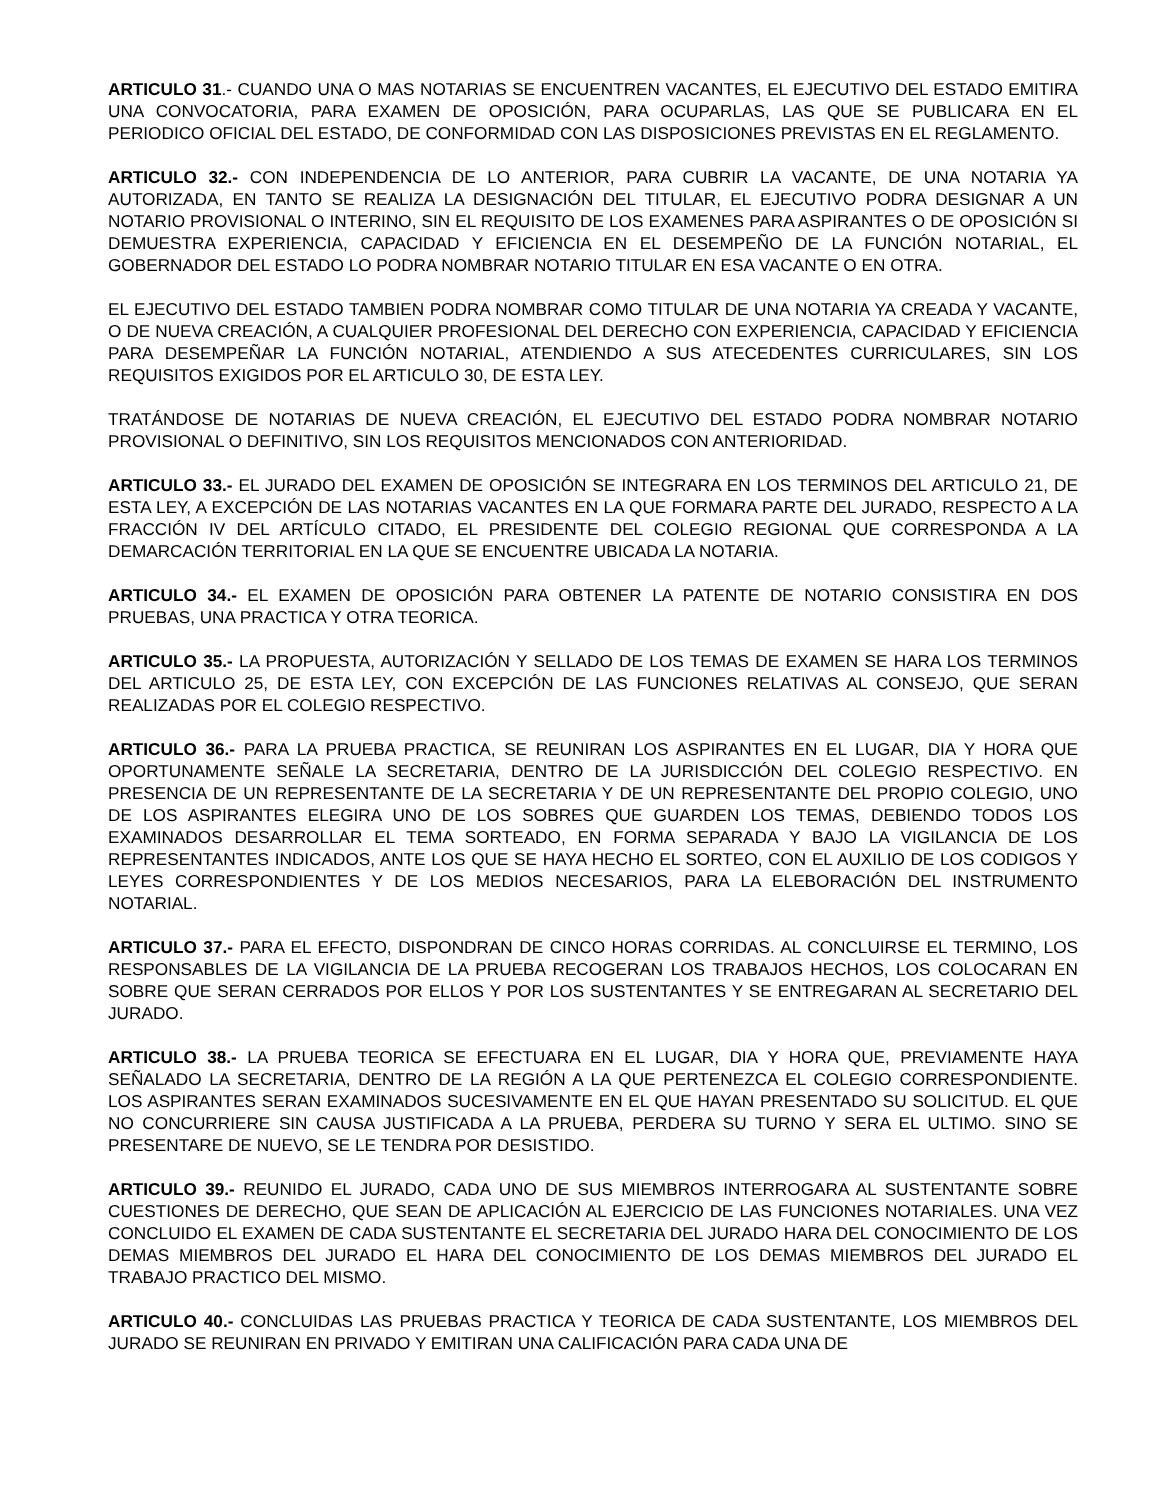ARTICULO 31.- CUANDO UNA O MAS NOTARIAS SE ENCUENTREN VACANTES, EL EJECUTIVO DEL ESTADO EMITIRA UNA CONVOCATORIA, PARA EXAMEN DE OPOSICIÓN, PARA OCUPARLAS, LAS QUE SE PUBLICARA EN EL PERIODICO OFICIAL DEL ESTADO, DE CONFORMIDAD CON LAS DISPOSICIONES PREVISTAS EN EL REGLAMENTO.
ARTICULO 32.- CON INDEPENDENCIA DE LO ANTERIOR, PARA CUBRIR LA VACANTE, DE UNA NOTARIA YA AUTORIZADA, EN TANTO SE REALIZA LA DESIGNACIÓN DEL TITULAR, EL EJECUTIVO PODRA DESIGNAR A UN NOTARIO PROVISIONAL O INTERINO, SIN EL REQUISITO DE LOS EXAMENES PARA ASPIRANTES O DE OPOSICIÓN SI DEMUESTRA EXPERIENCIA, CAPACIDAD Y EFICIENCIA EN EL DESEMPEÑO DE LA FUNCIÓN NOTARIAL, EL GOBERNADOR DEL ESTADO LO PODRA NOMBRAR NOTARIO TITULAR EN ESA VACANTE O EN OTRA.
EL EJECUTIVO DEL ESTADO TAMBIEN PODRA NOMBRAR COMO TITULAR DE UNA NOTARIA YA CREADA Y VACANTE, O DE NUEVA CREACIÓN, A CUALQUIER PROFESIONAL DEL DERECHO CON EXPERIENCIA, CAPACIDAD Y EFICIENCIA PARA DESEMPEÑAR LA FUNCIÓN NOTARIAL, ATENDIENDO A SUS ATECEDENTES CURRICULARES, SIN LOS REQUISITOS EXIGIDOS POR EL ARTICULO 30, DE ESTA LEY.
TRATÁNDOSE DE NOTARIAS DE NUEVA CREACIÓN, EL EJECUTIVO DEL ESTADO PODRA NOMBRAR NOTARIO PROVISIONAL O DEFINITIVO, SIN LOS REQUISITOS MENCIONADOS CON ANTERIORIDAD.
ARTICULO 33.- EL JURADO DEL EXAMEN DE OPOSICIÓN SE INTEGRARA EN LOS TERMINOS DEL ARTICULO 21, DE ESTA LEY, A EXCEPCIÓN DE LAS NOTARIAS VACANTES EN LA QUE FORMARA PARTE DEL JURADO, RESPECTO A LA FRACCIÓN IV DEL ARTÍCULO CITADO, EL PRESIDENTE DEL COLEGIO REGIONAL QUE CORRESPONDA A LA DEMARCACIÓN TERRITORIAL EN LA QUE SE ENCUENTRE UBICADA LA NOTARIA.
ARTICULO 34.- EL EXAMEN DE OPOSICIÓN PARA OBTENER LA PATENTE DE NOTARIO CONSISTIRA EN DOS PRUEBAS, UNA PRACTICA Y OTRA TEORICA.
ARTICULO 35.- LA PROPUESTA, AUTORIZACIÓN Y SELLADO DE LOS TEMAS DE EXAMEN SE HARA LOS TERMINOS DEL ARTICULO 25, DE ESTA LEY, CON EXCEPCIÓN DE LAS FUNCIONES RELATIVAS AL CONSEJO, QUE SERAN REALIZADAS POR EL COLEGIO RESPECTIVO.
ARTICULO 36.- PARA LA PRUEBA PRACTICA, SE REUNIRAN LOS ASPIRANTES EN EL LUGAR, DIA Y HORA QUE OPORTUNAMENTE SEÑALE LA SECRETARIA, DENTRO DE LA JURISDICCIÓN DEL COLEGIO RESPECTIVO. EN PRESENCIA DE UN REPRESENTANTE DE LA SECRETARIA Y DE UN REPRESENTANTE DEL PROPIO COLEGIO, UNO DE LOS ASPIRANTES ELEGIRA UNO DE LOS SOBRES QUE GUARDEN LOS TEMAS, DEBIENDO TODOS LOS EXAMINADOS DESARROLLAR EL TEMA SORTEADO, EN FORMA SEPARADA Y BAJO LA VIGILANCIA DE LOS REPRESENTANTES INDICADOS, ANTE LOS QUE SE HAYA HECHO EL SORTEO, CON EL AUXILIO DE LOS CODIGOS Y LEYES CORRESPONDIENTES Y DE LOS MEDIOS NECESARIOS, PARA LA ELEBORACIÓN DEL INSTRUMENTO NOTARIAL.
ARTICULO 37.- PARA EL EFECTO, DISPONDRAN DE CINCO HORAS CORRIDAS. AL CONCLUIRSE EL TERMINO, LOS RESPONSABLES DE LA VIGILANCIA DE LA PRUEBA RECOGERAN LOS TRABAJOS HECHOS, LOS COLOCARAN EN SOBRE QUE SERAN CERRADOS POR ELLOS Y POR LOS SUSTENTANTES Y SE ENTREGARAN AL SECRETARIO DEL JURADO.
ARTICULO 38.- LA PRUEBA TEORICA SE EFECTUARA EN EL LUGAR, DIA Y HORA QUE, PREVIAMENTE HAYA SEÑALADO LA SECRETARIA, DENTRO DE LA REGIÓN A LA QUE PERTENEZCA EL COLEGIO CORRESPONDIENTE. LOS ASPIRANTES SERAN EXAMINADOS SUCESIVAMENTE EN EL QUE HAYAN PRESENTADO SU SOLICITUD. EL QUE NO CONCURRIERE SIN CAUSA JUSTIFICADA A LA PRUEBA, PERDERA SU TURNO Y SERA EL ULTIMO. SINO SE PRESENTARE DE NUEVO, SE LE TENDRA POR DESISTIDO.
ARTICULO 39.- REUNIDO EL JURADO, CADA UNO DE SUS MIEMBROS INTERROGARA AL SUSTENTANTE SOBRE CUESTIONES DE DERECHO, QUE SEAN DE APLICACIÓN AL EJERCICIO DE LAS FUNCIONES NOTARIALES. UNA VEZ CONCLUIDO EL EXAMEN DE CADA SUSTENTANTE EL SECRETARIA DEL JURADO HARA DEL CONOCIMIENTO DE LOS DEMAS MIEMBROS DEL JURADO EL HARA DEL CONOCIMIENTO DE LOS DEMAS MIEMBROS DEL JURADO EL TRABAJO PRACTICO DEL MISMO.
ARTICULO 40.- CONCLUIDAS LAS PRUEBAS PRACTICA Y TEORICA DE CADA SUSTENTANTE, LOS MIEMBROS DEL JURADO SE REUNIRAN EN PRIVADO Y EMITIRAN UNA CALIFICACIÓN PARA CADA UNA DE